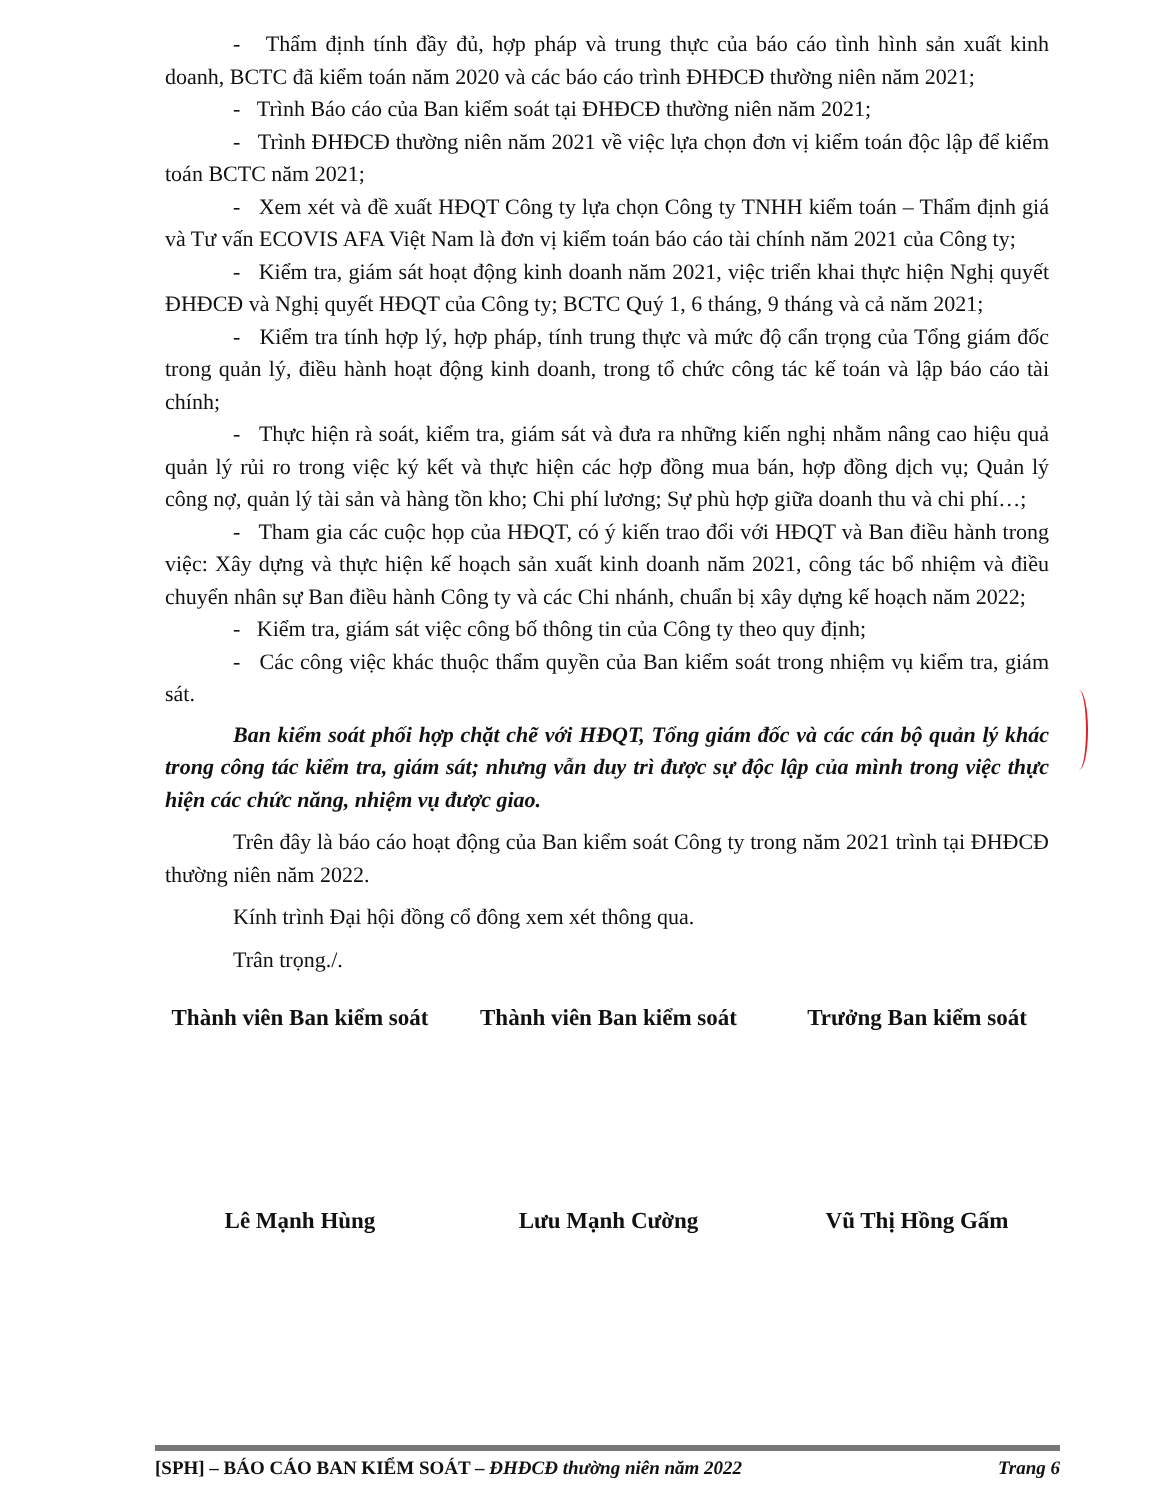- Thẩm định tính đầy đủ, hợp pháp và trung thực của báo cáo tình hình sản xuất kinh doanh, BCTC đã kiểm toán năm 2020 và các báo cáo trình ĐHĐCĐ thường niên năm 2021;
- Trình Báo cáo của Ban kiểm soát tại ĐHĐCĐ thường niên năm 2021;
- Trình ĐHĐCĐ thường niên năm 2021 về việc lựa chọn đơn vị kiểm toán độc lập để kiểm toán BCTC năm 2021;
- Xem xét và đề xuất HĐQT Công ty lựa chọn Công ty TNHH kiểm toán – Thẩm định giá và Tư vấn ECOVIS AFA Việt Nam là đơn vị kiểm toán báo cáo tài chính năm 2021 của Công ty;
- Kiểm tra, giám sát hoạt động kinh doanh năm 2021, việc triển khai thực hiện Nghị quyết ĐHĐCĐ và Nghị quyết HĐQT của Công ty; BCTC Quý 1, 6 tháng, 9 tháng và cả năm 2021;
- Kiểm tra tính hợp lý, hợp pháp, tính trung thực và mức độ cẩn trọng của Tổng giám đốc trong quản lý, điều hành hoạt động kinh doanh, trong tổ chức công tác kế toán và lập báo cáo tài chính;
- Thực hiện rà soát, kiểm tra, giám sát và đưa ra những kiến nghị nhằm nâng cao hiệu quả quản lý rủi ro trong việc ký kết và thực hiện các hợp đồng mua bán, hợp đồng dịch vụ; Quản lý công nợ, quản lý tài sản và hàng tồn kho; Chi phí lương; Sự phù hợp giữa doanh thu và chi phí…;
- Tham gia các cuộc họp của HĐQT, có ý kiến trao đổi với HĐQT và Ban điều hành trong việc: Xây dựng và thực hiện kế hoạch sản xuất kinh doanh năm 2021, công tác bổ nhiệm và điều chuyển nhân sự Ban điều hành Công ty và các Chi nhánh, chuẩn bị xây dựng kế hoạch năm 2022;
- Kiểm tra, giám sát việc công bố thông tin của Công ty theo quy định;
- Các công việc khác thuộc thẩm quyền của Ban kiểm soát trong nhiệm vụ kiểm tra, giám sát.
Ban kiểm soát phối hợp chặt chẽ với HĐQT, Tổng giám đốc và các cán bộ quản lý khác trong công tác kiểm tra, giám sát; nhưng vẫn duy trì được sự độc lập của mình trong việc thực hiện các chức năng, nhiệm vụ được giao.
Trên đây là báo cáo hoạt động của Ban kiểm soát Công ty trong năm 2021 trình tại ĐHĐCĐ thường niên năm 2022.
Kính trình Đại hội đồng cổ đông xem xét thông qua.
Trân trọng./.
Thành viên Ban kiểm soát Thành viên Ban kiểm soát Trưởng Ban kiểm soát
Lê Mạnh Hùng Lưu Mạnh Cường Vũ Thị Hồng Gấm
[SPH] – BÁO CÁO BAN KIỂM SOÁT – ĐHĐCĐ thường niên năm 2022 Trang 6